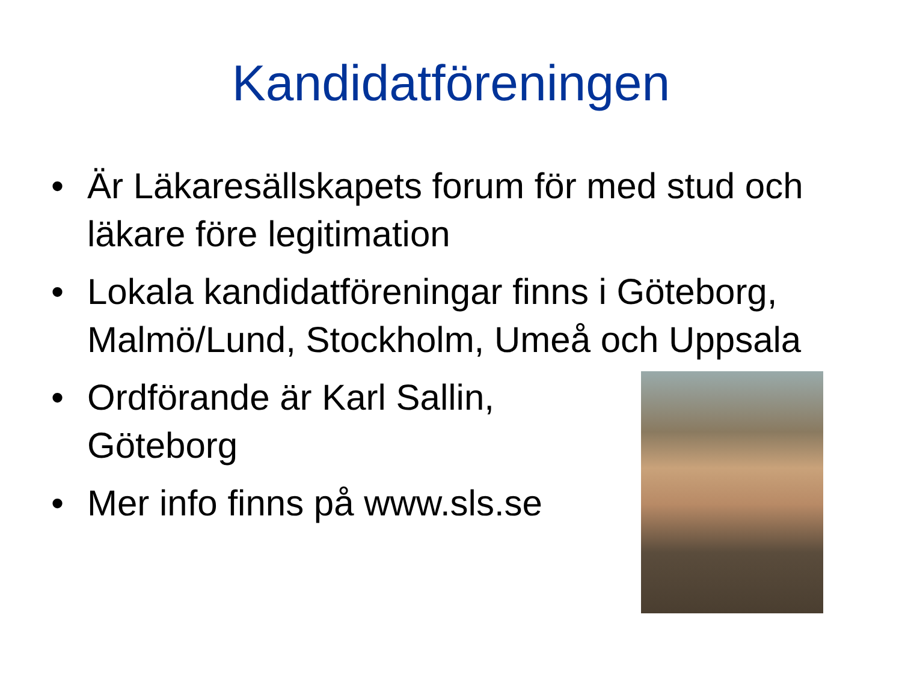Kandidatföreningen
• Är Läkaresällskapets forum för med stud och läkare före legitimation
• Lokala kandidatföreningar finns i Göteborg, Malmö/Lund, Stockholm, Umeå och Uppsala
• Ordförande är Karl Sallin, Göteborg
• Mer info finns på www.sls.se